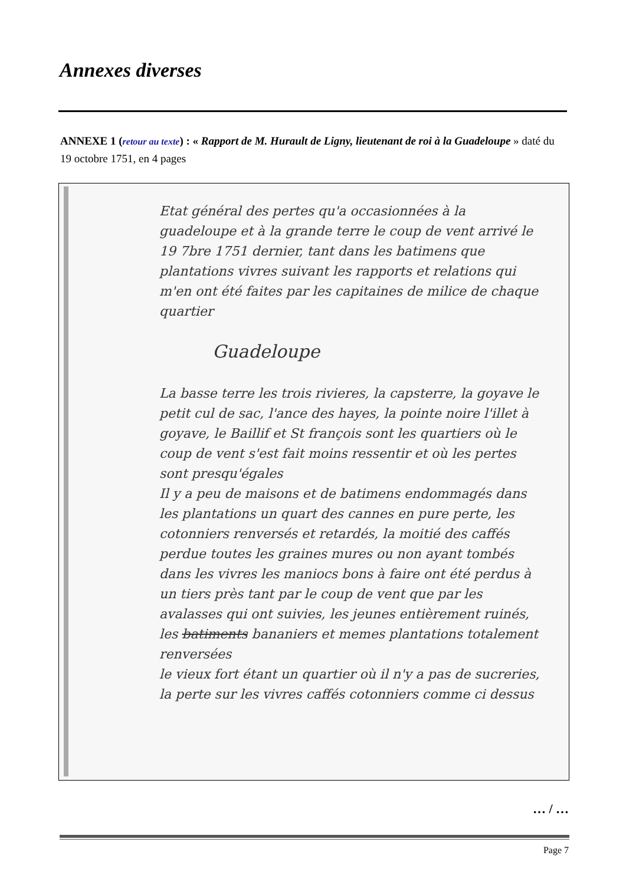Annexes diverses
ANNEXE 1 (retour au texte) : « Rapport de M. Hurault de Ligny, lieutenant de roi à la Guadeloupe » daté du 19 octobre 1751, en 4 pages
Etat général des pertes qu'a occasionnées à la guadeloupe et à la grande terre le coup de vent arrivé le 19 7bre 1751 dernier, tant dans les batimens que plantations vivres suivant les rapports et relations qui m'en ont été faites par les capitaines de milice de chaque quartier
Guadeloupe
La basse terre les trois rivieres, la capsterre, la goyave le petit cul de sac, l'ance des hayes, la pointe noire l'illet à goyave, le Baillif et St françois sont les quartiers où le coup de vent s'est fait moins ressentir et où les pertes sont presqu'égales
Il y a peu de maisons et de batimens endommagés dans les plantations un quart des cannes en pure perte, les cotonniers renversés et retardés, la moitié des caffés perdue toutes les graines mures ou non ayant tombés
dans les vivres les maniocs bons à faire ont été perdus à un tiers près tant par le coup de vent que par les avalasses qui ont suivies, les jeunes entièrement ruinés, les batiments bananiers et memes plantations totalement renversées
le vieux fort étant un quartier où il n'y a pas de sucreries, la perte sur les vivres caffés cotonniers comme ci dessus
… / …
Page 7